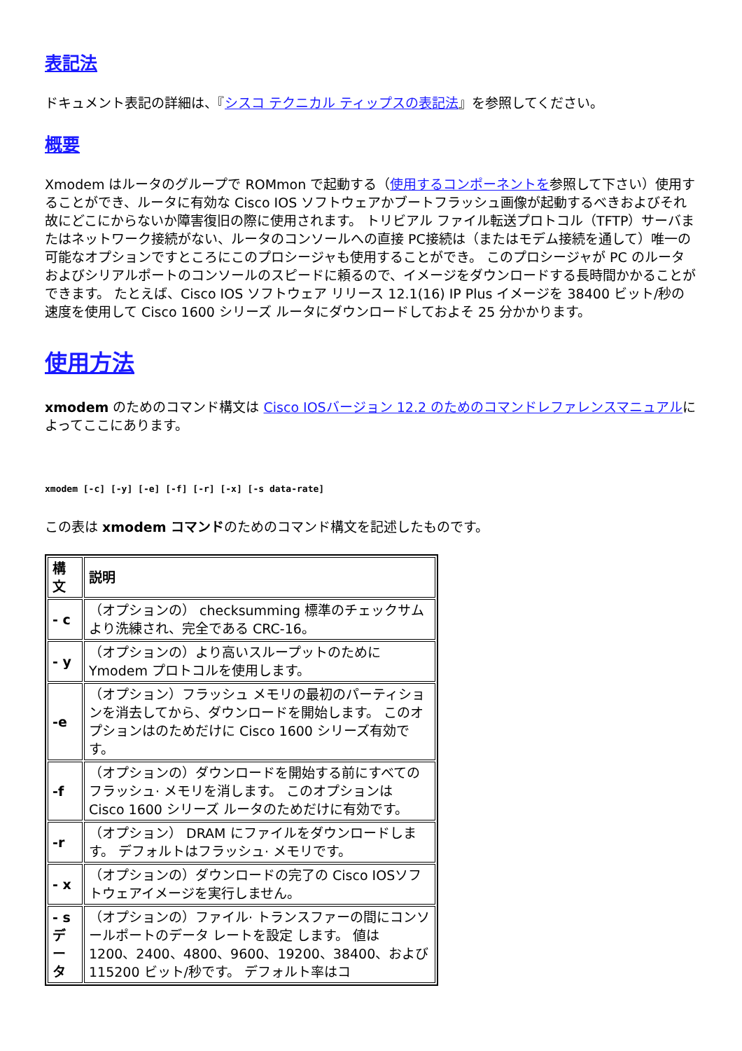表記法
ドキュメント表記の詳細は、『シスコ テクニカル ティップスの表記法』を参照してください。
概要
Xmodem はルータのグループで ROMmon で起動する（使用するコンポーネントを参照して下さい）使用することができ、ルータに有効な Cisco IOS ソフトウェアかブートフラッシュ画像が起動するべきおよびそれ故にどこにからないか障害復旧の際に使用されます。 トリビアル ファイル転送プロトコル（TFTP）サーバまたはネットワーク接続がない、ルータのコンソールへの直接 PC接続は（またはモデム接続を通して）唯一の可能なオプションですところにこのプロシージャも使用することができ。 このプロシージャが PC のルータおよびシリアルポートのコンソールのスピードに頼るので、イメージをダウンロードする長時間かかることができます。 たとえば、Cisco IOS ソフトウェア リリース 12.1(16) IP Plus イメージを 38400 ビット/秒の速度を使用して Cisco 1600 シリーズ ルータにダウンロードしておよそ 25 分かかります。
使用方法
xmodem のためのコマンド構文は Cisco IOSバージョン 12.2 のためのコマンドレファレンスマニュアルによってここにあります。
xmodem [-c] [-y] [-e] [-f] [-r] [-x] [-s data-rate]
この表は xmodem コマンドのためのコマンド構文を記述したものです。
| 構文 | 説明 |
| --- | --- |
| - c | （オプションの） checksumming 標準のチェックサムより洗練され、完全である CRC-16。 |
| - y | （オプションの）より高いスループットのために Ymodem プロトコルを使用します。 |
| -e | （オプション）フラッシュ メモリの最初のパーティションを消去してから、ダウンロードを開始します。 このオプションはのためだけに Cisco 1600 シリーズ有効です。 |
| -f | （オプションの）ダウンロードを開始する前にすべてのフラッシュ· メモリを消します。 このオプションは Cisco 1600 シリーズ ルータのためだけに有効です。 |
| -r | （オプション） DRAM にファイルをダウンロードします。 デフォルトはフラッシュ· メモリです。 |
| - x | （オプションの）ダウンロードの完了の Cisco IOSソフトウェアイメージを実行しません。 |
| - s データ | （オプションの）ファイル· トランスファーの間にコンソールポートのデータ レートを設定 します。 値は 1200、2400、4800、9600、19200、38400、および 115200 ビット/秒です。 デフォルト率はコ |